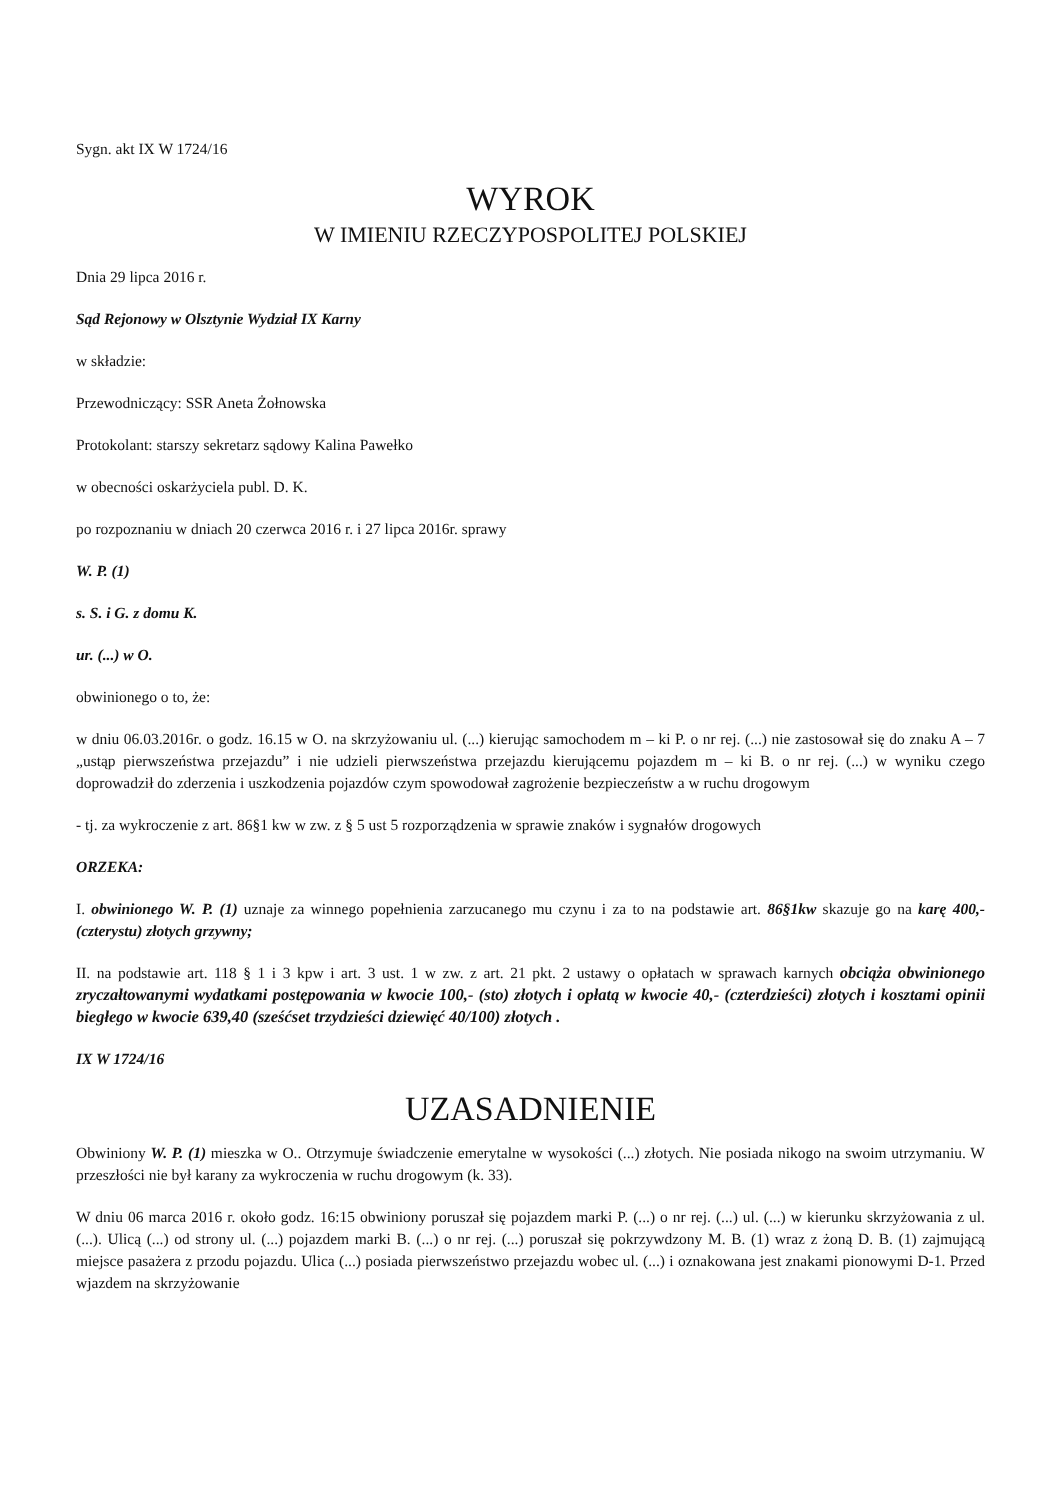Sygn. akt IX W 1724/16
WYROK
W IMIENIU RZECZYPOSPOLITEJ POLSKIEJ
Dnia 29 lipca 2016 r.
Sąd Rejonowy w Olsztynie Wydział IX Karny
w składzie:
Przewodniczący: SSR Aneta Żołnowska
Protokolant: starszy sekretarz sądowy Kalina Pawełko
w obecności oskarżyciela publ. D. K.
po rozpoznaniu w dniach 20 czerwca 2016 r. i 27 lipca 2016r. sprawy
W. P. (1)
s. S. i G. z domu K.
ur. (...) w O.
obwinionego o to, że:
w dniu 06.03.2016r. o godz. 16.15 w O. na skrzyżowaniu ul. (...) kierując samochodem m – ki P. o nr rej. (...) nie zastosował się do znaku A – 7 „ustąp pierwszeństwa przejazdu” i nie udzieli pierwszeństwa przejazdu kierującemu pojazdem m – ki B. o nr rej. (...) w wyniku czego doprowadził do zderzenia i uszkodzenia pojazdów czym spowodował zagrożenie bezpieczeństw a w ruchu drogowym
- tj. za wykroczenie z art. 86§1 kw w zw. z § 5 ust 5 rozporządzenia w sprawie znaków i sygnałów drogowych
ORZEKA:
I. obwinionego W. P. (1) uznaje za winnego popełnienia zarzucanego mu czynu i za to na podstawie art. 86§1kw skazuje go na karę 400,- (czterystu) złotych grzywny;
II. na podstawie art. 118 § 1 i 3 kpw i art. 3 ust. 1 w zw. z art. 21 pkt. 2 ustawy o opłatach w sprawach karnych obciąża obwinionego zryczałtowanymi wydatkami postępowania w kwocie 100,- (sto) złotych i opłatą w kwocie 40,- (czterdzieści) złotych i kosztami opinii biegłego w kwocie 639,40 (sześćset trzydzieści dziewięć 40/100) złotych .
IX W 1724/16
UZASADNIENIE
Obwiniony W. P. (1) mieszka w O.. Otrzymuje świadczenie emerytalne w wysokości (...) złotych. Nie posiada nikogo na swoim utrzymaniu. W przeszłości nie był karany za wykroczenia w ruchu drogowym (k. 33).
W dniu 06 marca 2016 r. około godz. 16:15 obwiniony poruszał się pojazdem marki P. (...) o nr rej. (...) ul. (...) w kierunku skrzyżowania z ul. (...). Ulicą (...) od strony ul. (...) pojazdem marki B. (...) o nr rej. (...) poruszał się pokrzywdzony M. B. (1) wraz z żoną D. B. (1) zajmującą miejsce pasażera z przodu pojazdu. Ulica (...) posiada pierwszeństwo przejazdu wobec ul. (...) i oznakowana jest znakami pionowymi D-1. Przed wjazdem na skrzyżowanie